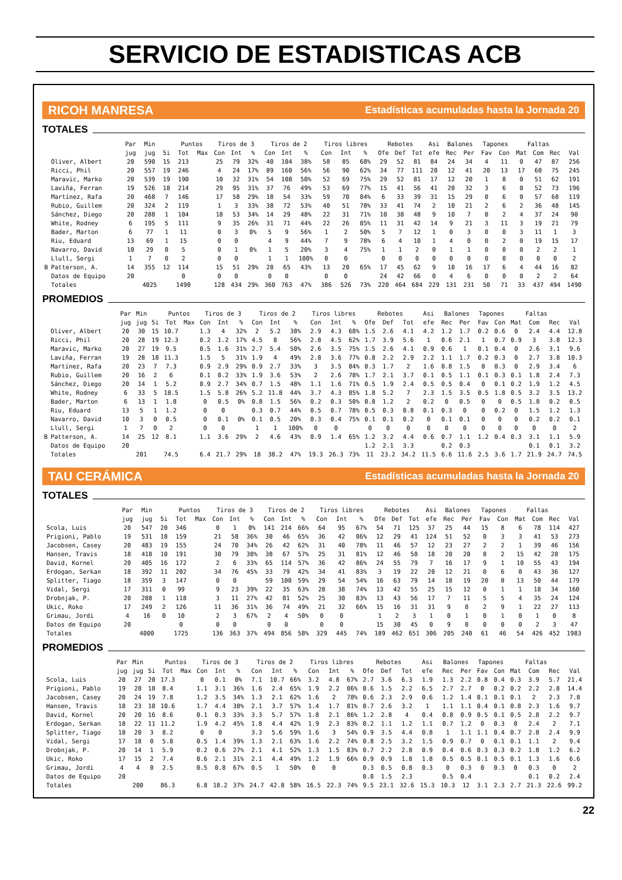SERVICIO DE ESTADISTICAS ACB
RICOH MANRESA Estadísticas acumuladas hasta la Jornada 20
TOTALES
| | | Par | Min | | Puntos | | Tiros de 3 | | | Tiros de 2 | | | Tiros libres | | | Rebotes | | | Asi | Balones | | Tapones | | Faltas | | | |
| --- | --- | --- | --- | --- | --- | --- | --- | --- | --- | --- | --- | --- | --- | --- | --- | --- | --- | --- | --- | --- | --- | --- | --- | --- | --- | --- | --- |
| | | jug | jug | 5i | Tot | Max | Con | Int | % | Con | Int | % | Con | Int | % | Ofe | Def | Tot | efe | Rec | Per | Fav | Con | Mat | Com | Rec | Val |
| | Oliver, Albert | 20 | 590 | 15 | 213 | | 25 | 79 | 32% | 40 | 104 | 38% | 58 | 85 | 68% | 29 | 52 | 81 | 84 | 24 | 34 | 4 | 11 | 0 | 47 | 87 | 256 |
| | Ricci, Phil | 20 | 557 | 19 | 246 | | 4 | 24 | 17% | 89 | 160 | 56% | 56 | 90 | 62% | 34 | 77 | 111 | 20 | 12 | 41 | 20 | 13 | 17 | 60 | 75 | 245 |
| | Maravic, Marko | 20 | 539 | 19 | 190 | | 10 | 32 | 31% | 54 | 108 | 50% | 52 | 69 | 75% | 29 | 52 | 81 | 17 | 12 | 20 | 1 | 8 | 0 | 51 | 62 | 191 |
| | Laviña, Ferran | 19 | 526 | 18 | 214 | | 29 | 95 | 31% | 37 | 76 | 49% | 53 | 69 | 77% | 15 | 41 | 56 | 41 | 20 | 32 | 3 | 6 | 0 | 52 | 73 | 196 |
| | Martínez, Rafa | 20 | 468 | 7 | 146 | | 17 | 58 | 29% | 18 | 54 | 33% | 59 | 70 | 84% | 6 | 33 | 39 | 31 | 15 | 29 | 0 | 6 | 0 | 57 | 68 | 119 |
| | Rubio, Guillem | 20 | 324 | 2 | 119 | | 1 | 3 | 33% | 38 | 72 | 53% | 40 | 51 | 78% | 33 | 41 | 74 | 2 | 10 | 21 | 2 | 6 | 2 | 36 | 48 | 145 |
| | Sánchez, Diego | 20 | 288 | 1 | 104 | | 18 | 53 | 34% | 14 | 29 | 48% | 22 | 31 | 71% | 10 | 38 | 48 | 9 | 10 | 7 | 0 | 2 | 4 | 37 | 24 | 90 |
| | White, Rodney | 6 | 195 | 5 | 111 | | 9 | 35 | 26% | 31 | 71 | 44% | 22 | 26 | 85% | 11 | 31 | 42 | 14 | 9 | 21 | 3 | 11 | 3 | 19 | 21 | 79 |
| | Bader, Marton | 6 | 77 | 1 | 11 | | 0 | 3 | 0% | 5 | 9 | 56% | 1 | 2 | 50% | 5 | 7 | 12 | 1 | 0 | 3 | 0 | 0 | 3 | 11 | 1 | 3 |
| | Riu, Eduard | 13 | 69 | 1 | 15 | | 0 | 0 | | 4 | 9 | 44% | 7 | 9 | 78% | 6 | 4 | 10 | 1 | 4 | 0 | 0 | 2 | 0 | 19 | 15 | 17 |
| | Navarro, David | 10 | 29 | 0 | 5 | | 0 | 1 | 0% | 1 | 5 | 20% | 3 | 4 | 75% | 1 | 1 | 2 | 0 | 1 | 1 | 0 | 0 | 0 | 2 | 2 | 1 |
| | Llull, Sergi | 1 | 7 | 0 | 2 | | 0 | 0 | | 1 | 1 | 100% | 0 | 0 | | 0 | 0 | 0 | 0 | 0 | 0 | 0 | 0 | 0 | 0 | 0 | 2 |
| B | Patterson, A. | 14 | 355 | 12 | 114 | | 15 | 51 | 29% | 28 | 65 | 43% | 13 | 20 | 65% | 17 | 45 | 62 | 9 | 10 | 16 | 17 | 6 | 4 | 44 | 16 | 82 |
| | Datos de Equipo | 20 | | | 0 | | 0 | 0 | | 0 | 0 | | 0 | 0 | | 24 | 42 | 66 | 0 | 4 | 6 | 0 | 0 | 0 | 2 | 2 | 64 |
| | Totales | | 4025 | | 1490 | | 128 | 434 | 29% | 360 | 763 | 47% | 386 | 526 | 73% | 220 | 464 | 684 | 229 | 131 | 231 | 50 | 71 | 33 | 437 | 494 | 1490 |
PROMEDIOS
| | | Par | Min | | Puntos | | Tiros de 3 | | | Tiros de 2 | | | Tiros libres | | | Rebotes | | | Asi | Balones | | Tapones | | Faltas | | | |
| --- | --- | --- | --- | --- | --- | --- | --- | --- | --- | --- | --- | --- | --- | --- | --- | --- | --- | --- | --- | --- | --- | --- | --- | --- | --- | --- | --- |
| | | jug | jug | 5i | Tot | Max | Con | Int | % | Con | Int | % | Con | Int | % | Ofe | Def | Tot | efe | Rec | Per | Fav | Con | Mat | Com | Rec | Val |
| | Oliver, Albert | 20 | 30 | 15 | 10.7 | | 1.3 | 4 | 32% | 2 | 5.2 | 38% | 2.9 | 4.3 | 68% | 1.5 | 2.6 | 4.1 | 4.2 | 1.2 | 1.7 | 0.2 | 0.6 | 0 | 2.4 | 4.4 | 12.8 |
| | Ricci, Phil | 20 | 28 | 19 | 12.3 | | 0.2 | 1.2 | 17% | 4.5 | 8 | 56% | 2.8 | 4.5 | 62% | 1.7 | 3.9 | 5.6 | 1 | 0.6 | 2.1 | 1 | 0.7 | 0.9 | 3 | 3.8 | 12.3 |
| | Maravic, Marko | 20 | 27 | 19 | 9.5 | | 0.5 | 1.6 | 31% | 2.7 | 5.4 | 50% | 2.6 | 3.5 | 75% | 1.5 | 2.6 | 4.1 | 0.9 | 0.6 | 1 | 0.1 | 0.4 | 0 | 2.6 | 3.1 | 9.6 |
| | Laviña, Ferran | 19 | 28 | 18 | 11.3 | | 1.5 | 5 | 31% | 1.9 | 4 | 49% | 2.8 | 3.6 | 77% | 0.8 | 2.2 | 2.9 | 2.2 | 1.1 | 1.7 | 0.2 | 0.3 | 0 | 2.7 | 3.8 | 10.3 |
| | Martínez, Rafa | 20 | 23 | 7 | 7.3 | | 0.9 | 2.9 | 29% | 0.9 | 2.7 | 33% | 3 | 3.5 | 84% | 0.3 | 1.7 | 2 | 1.6 | 0.8 | 1.5 | 0 | 0.3 | 0 | 2.9 | 3.4 | 6 |
| | Rubio, Guillem | 20 | 16 | 2 | 6 | | 0.1 | 0.2 | 33% | 1.9 | 3.6 | 53% | 2 | 2.6 | 78% | 1.7 | 2.1 | 3.7 | 0.1 | 0.5 | 1.1 | 0.1 | 0.3 | 0.1 | 1.8 | 2.4 | 7.3 |
| | Sánchez, Diego | 20 | 14 | 1 | 5.2 | | 0.9 | 2.7 | 34% | 0.7 | 1.5 | 48% | 1.1 | 1.6 | 71% | 0.5 | 1.9 | 2.4 | 0.5 | 0.5 | 0.4 | 0 | 0.1 | 0.2 | 1.9 | 1.2 | 4.5 |
| | White, Rodney | 6 | 33 | 5 | 18.5 | | 1.5 | 5.8 | 26% | 5.2 | 11.8 | 44% | 3.7 | 4.3 | 85% | 1.8 | 5.2 | 7 | 2.3 | 1.5 | 3.5 | 0.5 | 1.8 | 0.5 | 3.2 | 3.5 | 13.2 |
| | Bader, Marton | 6 | 13 | 1 | 1.8 | | 0 | 0.5 | 0% | 0.8 | 1.5 | 56% | 0.2 | 0.3 | 50% | 0.8 | 1.2 | 2 | 0.2 | 0 | 0.5 | 0 | 0 | 0.5 | 1.8 | 0.2 | 0.5 |
| | Riu, Eduard | 13 | 5 | 1 | 1.2 | | 0 | 0 | | 0.3 | 0.7 | 44% | 0.5 | 0.7 | 78% | 0.5 | 0.3 | 0.8 | 0.1 | 0.3 | 0 | 0 | 0.2 | 0 | 1.5 | 1.2 | 1.3 |
| | Navarro, David | 10 | 3 | 0 | 0.5 | | 0 | 0.1 | 0% | 0.1 | 0.5 | 20% | 0.3 | 0.4 | 75% | 0.1 | 0.1 | 0.2 | 0 | 0.1 | 0.1 | 0 | 0 | 0 | 0.2 | 0.2 | 0.1 |
| | Llull, Sergi | 1 | 7 | 0 | 2 | | 0 | 0 | | 1 | 1 | 100% | 0 | 0 | | 0 | 0 | 0 | 0 | 0 | 0 | 0 | 0 | 0 | 0 | 0 | 2 |
| B | Patterson, A. | 14 | 25 | 12 | 8.1 | | 1.1 | 3.6 | 29% | 2 | 4.6 | 43% | 0.9 | 1.4 | 65% | 1.2 | 3.2 | 4.4 | 0.6 | 0.7 | 1.1 | 1.2 | 0.4 | 0.3 | 3.1 | 1.1 | 5.9 |
| | Datos de Equipo | 20 | | | | | | | | | | | | | | 1.2 | 2.1 | 3.3 | | 0.2 | 0.3 | | | | 0.1 | 0.1 | 3.2 |
| | Totales | | 201 | | 74.5 | | 6.4 | 21.7 | 29% | 18 | 38.2 | 47% | 19.3 | 26.3 | 73% | 11 | 23.2 | 34.2 | 11.5 | 6.6 | 11.6 | 2.5 | 3.6 | 1.7 | 21.9 | 24.7 | 74.5 |
TAU CERÁMICA Estadísticas acumuladas hasta la Jornada 20
TOTALES
| | | Par | Min | | Puntos | | Tiros de 3 | | | Tiros de 2 | | | Tiros libres | | | Rebotes | | | Asi | Balones | | Tapones | | Faltas | | | |
| --- | --- | --- | --- | --- | --- | --- | --- | --- | --- | --- | --- | --- | --- | --- | --- | --- | --- | --- | --- | --- | --- | --- | --- | --- | --- | --- | --- |
| | | jug | jug | 5i | Tot | Max | Con | Int | % | Con | Int | % | Con | Int | % | Ofe | Def | Tot | efe | Rec | Per | Fav | Con | Mat | Com | Rec | Val |
| | Scola, Luis | 20 | 547 | 20 | 346 | | 0 | 1 | 0% | 141 | 214 | 66% | 64 | 95 | 67% | 54 | 71 | 125 | 37 | 25 | 44 | 15 | 8 | 6 | 78 | 114 | 427 |
| | Prigioni, Pablo | 19 | 531 | 18 | 159 | | 21 | 58 | 36% | 30 | 46 | 65% | 36 | 42 | 86% | 12 | 29 | 41 | 124 | 51 | 52 | 0 | 3 | 3 | 41 | 53 | 273 |
| | Jacobsen, Casey | 20 | 483 | 19 | 155 | | 24 | 70 | 34% | 26 | 42 | 62% | 31 | 40 | 78% | 11 | 46 | 57 | 12 | 23 | 27 | 2 | 2 | 1 | 39 | 46 | 156 |
| | Hansen, Travis | 18 | 418 | 10 | 191 | | 30 | 79 | 38% | 38 | 67 | 57% | 25 | 31 | 81% | 12 | 46 | 58 | 18 | 20 | 20 | 8 | 2 | 15 | 42 | 28 | 175 |
| | David, Kornel | 20 | 405 | 16 | 172 | | 2 | 6 | 33% | 65 | 114 | 57% | 36 | 42 | 86% | 24 | 55 | 79 | 7 | 16 | 17 | 9 | 1 | 10 | 55 | 43 | 194 |
| | Erdogan, Serkan | 18 | 392 | 11 | 202 | | 34 | 76 | 45% | 33 | 79 | 42% | 34 | 41 | 83% | 3 | 19 | 22 | 20 | 12 | 21 | 0 | 6 | 0 | 43 | 36 | 127 |
| | Splitter, Tiago | 18 | 359 | 3 | 147 | | 0 | 0 | | 59 | 100 | 59% | 29 | 54 | 54% | 16 | 63 | 79 | 14 | 18 | 19 | 20 | 8 | 13 | 50 | 44 | 179 |
| | Vidal, Sergi | 17 | 311 | 0 | 99 | | 9 | 23 | 39% | 22 | 35 | 63% | 28 | 38 | 74% | 13 | 42 | 55 | 25 | 15 | 12 | 0 | 1 | 1 | 18 | 34 | 160 |
| | Drobnjak, P. | 20 | 288 | 1 | 118 | | 3 | 11 | 27% | 42 | 81 | 52% | 25 | 30 | 83% | 13 | 43 | 56 | 17 | 7 | 11 | 5 | 5 | 4 | 35 | 24 | 124 |
| | Ukic, Roko | 17 | 249 | 2 | 126 | | 11 | 36 | 31% | 36 | 74 | 49% | 21 | 32 | 66% | 15 | 16 | 31 | 31 | 9 | 8 | 2 | 9 | 1 | 22 | 27 | 113 |
| | Grimau, Jordi | 4 | 16 | 0 | 10 | | 2 | 3 | 67% | 2 | 4 | 50% | 0 | 0 | | 1 | 2 | 3 | 1 | 0 | 1 | 0 | 1 | 0 | 1 | 0 | 8 |
| | Datos de Equipo | 20 | | | 0 | | 0 | 0 | | 0 | 0 | | 0 | 0 | | 15 | 30 | 45 | 0 | 9 | 8 | 0 | 0 | 0 | 2 | 3 | 47 |
| | Totales | | 4000 | | 1725 | | 136 | 363 | 37% | 494 | 856 | 58% | 329 | 445 | 74% | 189 | 462 | 651 | 306 | 205 | 240 | 61 | 46 | 54 | 426 | 452 | 1983 |
PROMEDIOS
| | | Par | Min | | Puntos | | Tiros de 3 | | | Tiros de 2 | | | Tiros libres | | | Rebotes | | | Asi | Balones | | Tapones | | Faltas | | | |
| --- | --- | --- | --- | --- | --- | --- | --- | --- | --- | --- | --- | --- | --- | --- | --- | --- | --- | --- | --- | --- | --- | --- | --- | --- | --- | --- | --- |
| | | jug | jug | 5i | Tot | Max | Con | Int | % | Con | Int | % | Con | Int | % | Ofe | Def | Tot | efe | Rec | Per | Fav | Con | Mat | Com | Rec | Val |
| | Scola, Luis | 20 | 27 | 20 | 17.3 | | 0 | 0.1 | 0% | 7.1 | 10.7 | 66% | 3.2 | 4.8 | 67% | 2.7 | 3.6 | 6.3 | 1.9 | 1.3 | 2.2 | 0.8 | 0.4 | 0.3 | 3.9 | 5.7 | 21.4 |
| | Prigioni, Pablo | 19 | 28 | 18 | 8.4 | | 1.1 | 3.1 | 36% | 1.6 | 2.4 | 65% | 1.9 | 2.2 | 86% | 0.6 | 1.5 | 2.2 | 6.5 | 2.7 | 2.7 | 0 | 0.2 | 0.2 | 2.2 | 2.8 | 14.4 |
| | Jacobsen, Casey | 20 | 24 | 19 | 7.8 | | 1.2 | 3.5 | 34% | 1.3 | 2.1 | 62% | 1.6 | 2 | 78% | 0.6 | 2.3 | 2.9 | 0.6 | 1.2 | 1.4 | 0.1 | 0.1 | 0.1 | 2 | 2.3 | 7.8 |
| | Hansen, Travis | 18 | 23 | 10 | 10.6 | | 1.7 | 4.4 | 38% | 2.1 | 3.7 | 57% | 1.4 | 1.7 | 81% | 0.7 | 2.6 | 3.2 | 1 | 1.1 | 1.1 | 0.4 | 0.1 | 0.8 | 2.3 | 1.6 | 9.7 |
| | David, Kornel | 20 | 20 | 16 | 8.6 | | 0.1 | 0.3 | 33% | 3.3 | 5.7 | 57% | 1.8 | 2.1 | 86% | 1.2 | 2.8 | 4 | 0.4 | 0.8 | 0.9 | 0.5 | 0.1 | 0.5 | 2.8 | 2.2 | 9.7 |
| | Erdogan, Serkan | 18 | 22 | 11 | 11.2 | | 1.9 | 4.2 | 45% | 1.8 | 4.4 | 42% | 1.9 | 2.3 | 83% | 0.2 | 1.1 | 1.2 | 1.1 | 0.7 | 1.2 | 0 | 0.3 | 0 | 2.4 | 2 | 7.1 |
| | Splitter, Tiago | 18 | 20 | 3 | 8.2 | | 0 | 0 | | 3.3 | 5.6 | 59% | 1.6 | 3 | 54% | 0.9 | 3.5 | 4.4 | 0.8 | 1 | 1.1 | 1.1 | 0.4 | 0.7 | 2.8 | 2.4 | 9.9 |
| | Vidal, Sergi | 17 | 18 | 0 | 5.8 | | 0.5 | 1.4 | 39% | 1.3 | 2.1 | 63% | 1.6 | 2.2 | 74% | 0.8 | 2.5 | 3.2 | 1.5 | 0.9 | 0.7 | 0 | 0.1 | 0.1 | 1.1 | 2 | 9.4 |
| | Drobnjak, P. | 20 | 14 | 1 | 5.9 | | 0.2 | 0.6 | 27% | 2.1 | 4.1 | 52% | 1.3 | 1.5 | 83% | 0.7 | 2.2 | 2.8 | 0.9 | 0.4 | 0.6 | 0.3 | 0.3 | 0.2 | 1.8 | 1.2 | 6.2 |
| | Ukic, Roko | 17 | 15 | 2 | 7.4 | | 0.6 | 2.1 | 31% | 2.1 | 4.4 | 49% | 1.2 | 1.9 | 66% | 0.9 | 0.9 | 1.8 | 1.8 | 0.5 | 0.5 | 0.1 | 0.5 | 0.1 | 1.3 | 1.6 | 6.6 |
| | Grimau, Jordi | 4 | 4 | 0 | 2.5 | | 0.5 | 0.8 | 67% | 0.5 | 1 | 50% | 0 | 0 | | 0.3 | 0.5 | 0.8 | 0.3 | 0 | 0.3 | 0 | 0.3 | 0 | 0.3 | 0 | 2 |
| | Datos de Equipo | 20 | | | | | | | | | | | | | | 0.8 | 1.5 | 2.3 | | 0.5 | 0.4 | | | | 0.1 | 0.2 | 2.4 |
| | Totales | | 200 | | 86.3 | | 6.8 | 18.2 | 37% | 24.7 | 42.8 | 58% | 16.5 | 22.3 | 74% | 9.5 | 23.1 | 32.6 | 15.3 | 10.3 | 12 | 3.1 | 2.3 | 2.7 | 21.3 | 22.6 | 99.2 |
22